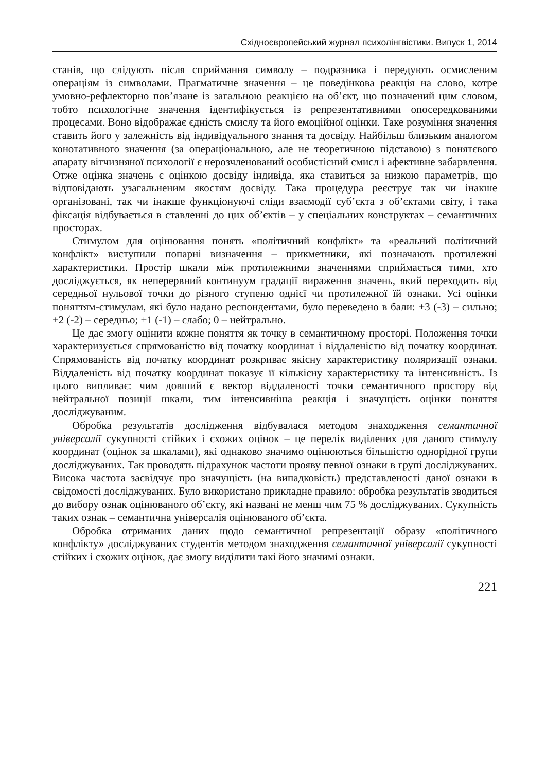Східноєвропейський журнал психолінгвістики. Випуск 1, 2014
станів, що слідують після сприймання символу – подразника і передують осмисленим операціям із символами. Прагматичне значення – це поведінкова реакція на слово, котре умовно-рефлекторно пов’язане із загальною реакцією на об’єкт, що позначений цим словом, тобто психологічне значення ідентифікується із репрезентативними опосередкованими процесами. Воно відображає єдність смислу та його емоційної оцінки. Таке розуміння значення ставить його у залежність від індивідуального знання та досвіду. Найбільш близьким аналогом конотативного значення (за операціональною, але не теоретичною підставою) з понятєвого апарату вітчизняної психології є нерозчленований особистісний смисл і афективне забарвлення. Отже оцінка значень є оцінкою досвіду індивіда, яка ставиться за низкою параметрів, що відповідають узагальненим якостям досвіду. Така процедура реєструє так чи інакше організовані, так чи інакше функціонуючі сліди взаємодії суб’єкта з об’єктами світу, і така фіксація відбувається в ставленні до цих об’єктів – у спеціальних конструктах – семантичних просторах.
Стимулом для оцінювання понять «політичний конфлікт» та «реальний політичний конфлікт» виступили попарні визначення – прикметники, які позначають протилежні характеристики. Простір шкали між протилежними значеннями сприймається тими, хто досліджується, як неперервний континуум градації вираження значень, який переходить від середньої нульової точки до різного ступеню однієї чи протилежної їй ознаки. Усі оцінки поняттям-стимулам, які було надано респондентами, було переведено в бали: +3 (-3) – сильно; +2 (-2) – середньо; +1 (-1) – слабо; 0 – нейтрально.
Це дає змогу оцінити кожне поняття як точку в семантичному просторі. Положення точки характеризується спрямованістю від початку координат і віддаленістю від початку координат. Спрямованість від початку координат розкриває якісну характеристику поляризації ознаки. Віддаленість від початку координат показує її кількісну характеристику та інтенсивність. Із цього випливає: чим довший є вектор віддаленості точки семантичного простору від нейтральної позиції шкали, тим інтенсивніша реакція і значущість оцінки поняття досліджуваним.
Обробка результатів дослідження відбувалася методом знаходження семантичної універсалії сукупності стійких і схожих оцінок – це перелік виділених для даного стимулу координат (оцінок за шкалами), які однаково значимо оцінюються більшістю однорідної групи досліджуваних. Так проводять підрахунок частоти прояву певної ознаки в групі досліджуваних. Висока частота засвідчує про значущість (на випадковість) представленості даної ознаки в свідомості досліджуваних. Було використано прикладне правило: обробка результатів зводиться до вибору ознак оцінюваного об’єкту, які названі не менш чим 75 % досліджуваних. Сукупність таких ознак – семантична універсалія оцінюваного об’єкта.
Обробка отриманих даних щодо семантичної репрезентації образу «політичного конфлікту» досліджуваних студентів методом знаходження семантичної універсалії сукупності стійких і схожих оцінок, дає змогу виділити такі його значимі ознаки.
221